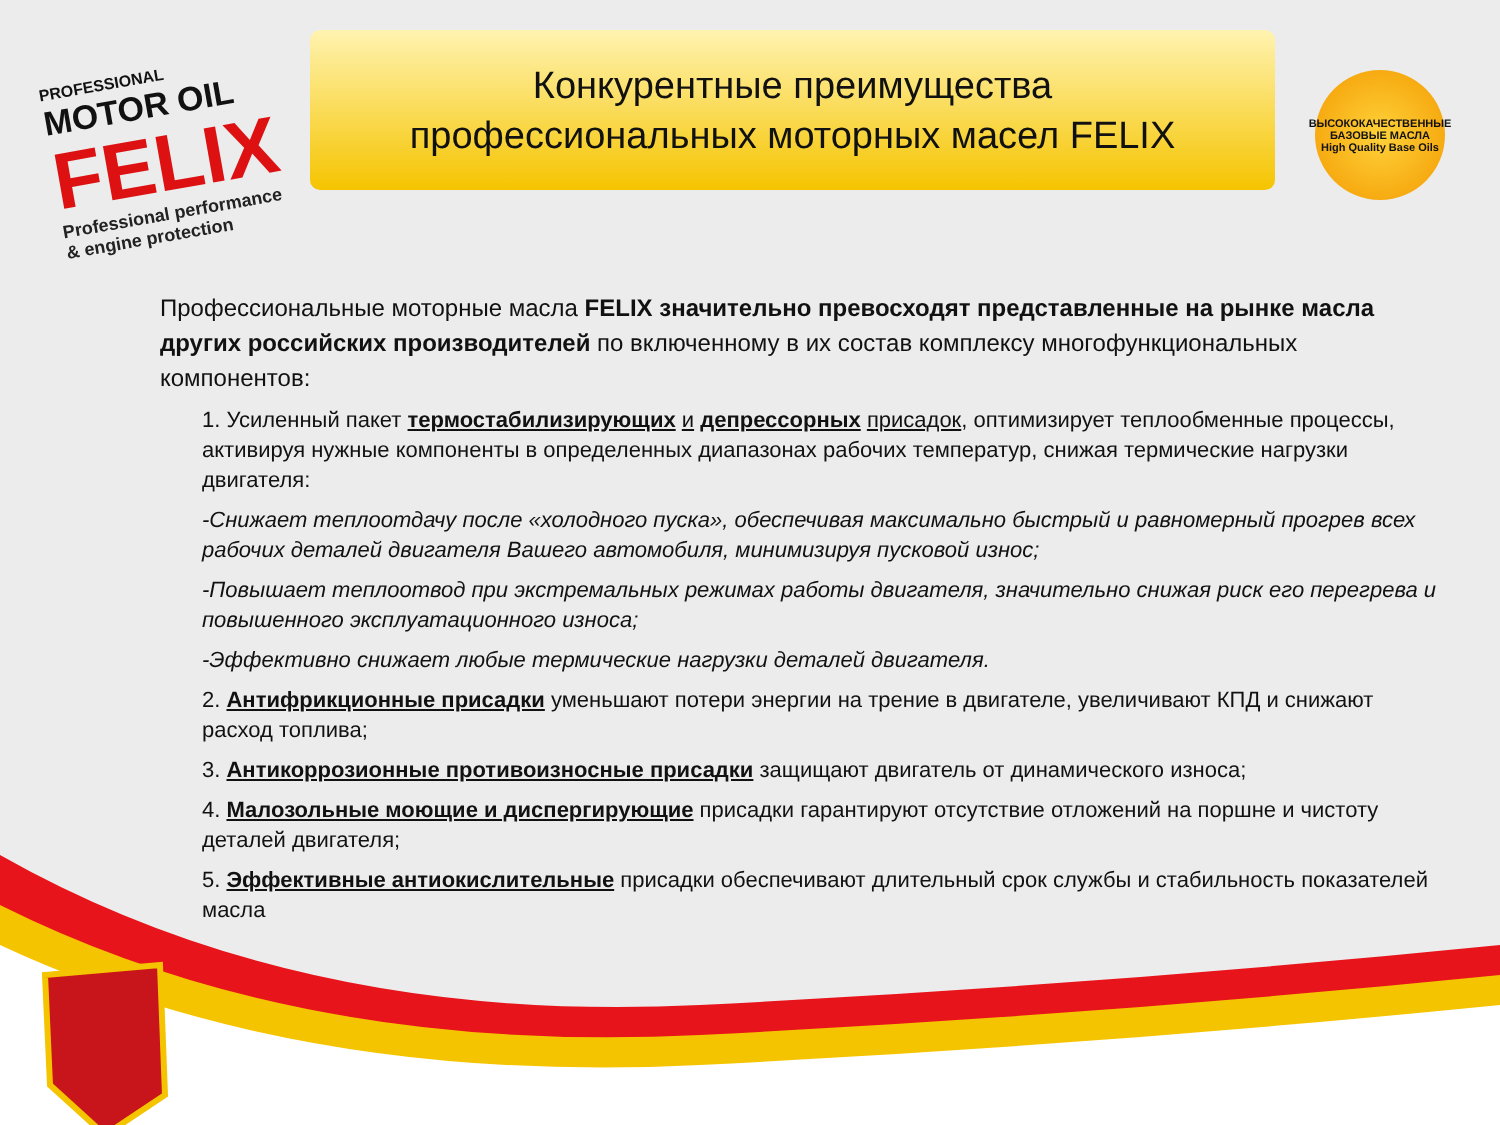PROFESSIONAL
MOTOR OIL
FELIX
Professional performance
& engine protection
Конкурентные преимущества
профессиональных моторных масел FELIX
ВЫСОКОКАЧЕСТВЕННЫЕ БАЗОВЫЕ МАСЛА
High Quality Base Oils
Профессиональные моторные масла FELIX значительно превосходят представленные на рынке масла других российских производителей по включенному в их состав комплексу многофункциональных компонентов:
1. Усиленный пакет термостабилизирующих и депрессорных присадок, оптимизирует теплообменные процессы, активируя нужные компоненты в определенных диапазонах рабочих температур, снижая термические нагрузки двигателя:
-Снижает теплоотдачу после «холодного пуска», обеспечивая максимально быстрый и равномерный прогрев всех рабочих деталей двигателя Вашего автомобиля, минимизируя пусковой износ;
-Повышает теплоотвод при экстремальных режимах работы двигателя, значительно снижая риск его перегрева и повышенного эксплуатационного износа;
-Эффективно снижает любые термические нагрузки деталей двигателя.
2. Антифрикционные присадки уменьшают потери энергии на трение в двигателе, увеличивают КПД и снижают расход топлива;
3. Антикоррозионные противоизносные присадки защищают двигатель от динамического износа;
4. Малозольные моющие и диспергирующие присадки гарантируют отсутствие отложений на поршне и чистоту деталей двигателя;
5. Эффективные антиокислительные присадки обеспечивают длительный срок службы и стабильность показателей масла